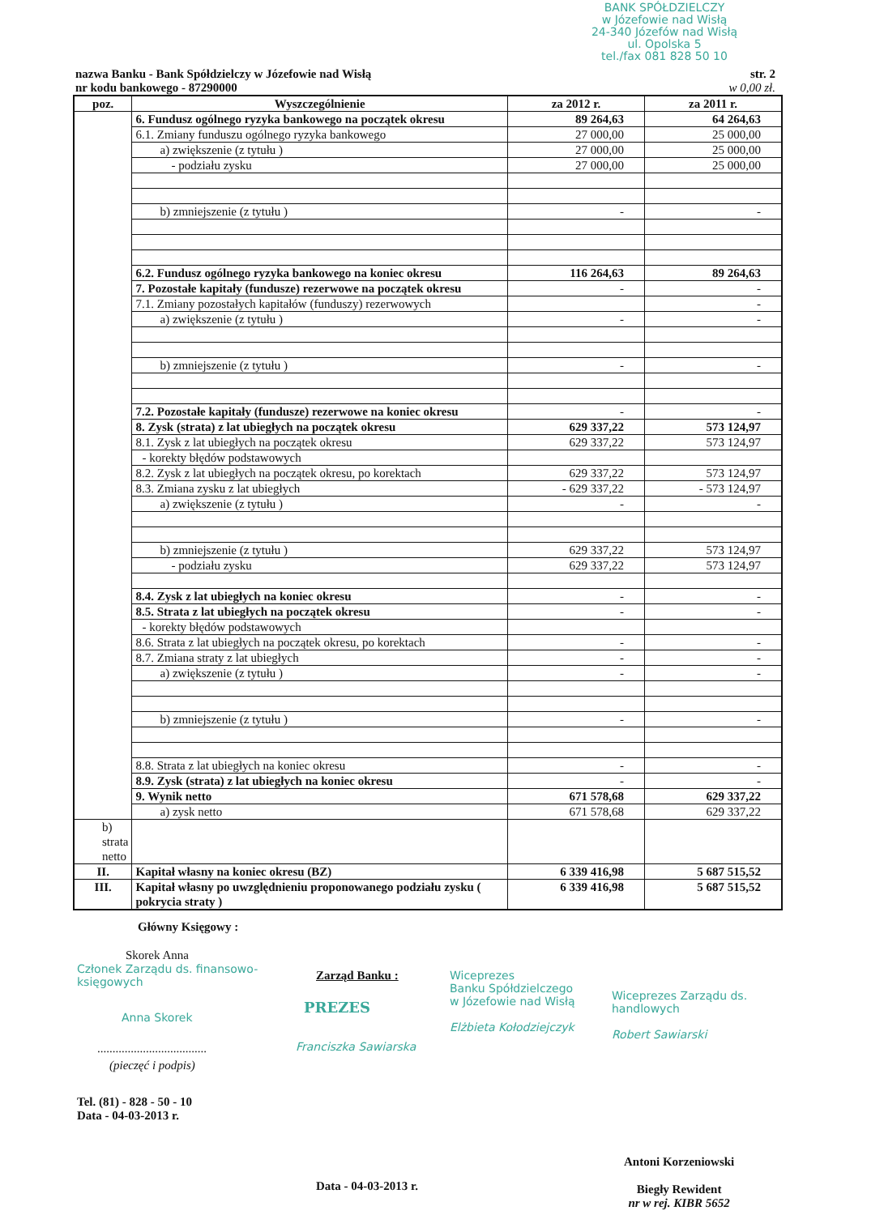BANK SPÓŁDZIELCZY
w Józefowie nad Wisłą
24-340 Józefów nad Wisłą
ul. Opolska 5
tel./fax 081 828 50 10
nazwa Banku - Bank Spółdzielczy w Józefowie nad Wisłą
nr kodu bankowego - 87290000
str. 2
w 0,00 zł.
| poz. | Wyszczególnienie | za 2012 r. | za 2011 r. |
| --- | --- | --- | --- |
| | 6. Fundusz ogólnego ryzyka bankowego na początek okresu | 89 264,63 | 64 264,63 |
| | 6.1. Zmiany funduszu ogólnego ryzyka bankowego | 27 000,00 | 25 000,00 |
| | a) zwiększenie (z tytułu ) | 27 000,00 | 25 000,00 |
| | - podziału zysku | 27 000,00 | 25 000,00 |
| | b) zmniejszenie (z tytułu ) | - | - |
| | 6.2. Fundusz ogólnego ryzyka bankowego na koniec okresu | 116 264,63 | 89 264,63 |
| | 7. Pozostałe kapitały (fundusze) rezerwowe na początek okresu | - | - |
| | 7.1. Zmiany pozostałych kapitałów (funduszy) rezerwowych | | - |
| | a) zwiększenie (z tytułu ) | - | - |
| | b) zmniejszenie (z tytułu ) | - | - |
| | 7.2. Pozostałe kapitały (fundusze) rezerwowe na koniec okresu | - | - |
| | 8. Zysk (strata) z lat ubiegłych na początek okresu | 629 337,22 | 573 124,97 |
| | 8.1. Zysk z lat ubiegłych na początek okresu | 629 337,22 | 573 124,97 |
| | - korekty błędów podstawowych | | |
| | 8.2. Zysk z lat ubiegłych na początek okresu, po korektach | 629 337,22 | 573 124,97 |
| | 8.3. Zmiana zysku z lat ubiegłych | - 629 337,22 | - 573 124,97 |
| | a) zwiększenie (z tytułu ) | - | - |
| | b) zmniejszenie (z tytułu ) | 629 337,22 | 573 124,97 |
| | - podziału zysku | 629 337,22 | 573 124,97 |
| | 8.4. Zysk z lat ubiegłych na koniec okresu | - | - |
| | 8.5. Strata z lat ubiegłych na początek okresu | - | - |
| | - korekty błędów podstawowych | | |
| | 8.6. Strata z lat ubiegłych na początek okresu, po korektach | - | - |
| | 8.7. Zmiana straty z lat ubiegłych | - | - |
| | a) zwiększenie (z tytułu ) | - | - |
| | b) zmniejszenie (z tytułu ) | - | - |
| | 8.8. Strata z lat ubiegłych na koniec okresu | - | - |
| | 8.9. Zysk (strata) z lat ubiegłych na koniec okresu | - | - |
| | 9. Wynik netto | 671 578,68 | 629 337,22 |
| | a) zysk netto | 671 578,68 | 629 337,22 |
| b) strata netto | | | |
| II. | Kapitał własny na koniec okresu (BZ) | 6 339 416,98 | 5 687 515,52 |
| III. | Kapitał własny po uwzględnieniu proponowanego podziału zysku ( pokrycia straty ) | 6 339 416,98 | 5 687 515,52 |
Główny Księgowy :
Skorek Anna
Członek Zarządu ds. finansowo-księgowych
Anna Skorek
....................................
(pieczęć i podpis)
Tel. (81) - 828 - 50 - 10
Data - 04-03-2013 r.
Zarząd Banku :
PREZES
Franciszka Sawiarska
Wiceprezes
Banku Spółdzielczego
w Józefowie nad Wisłą
Elżbieta Kołodziejczyk
Wiceprezes Zarządu ds. handlowych
Robert Sawiarski
Data - 04-03-2013 r.
Antoni Korzeniowski
Biegły Rewident
nr w rej. KIBR 5652